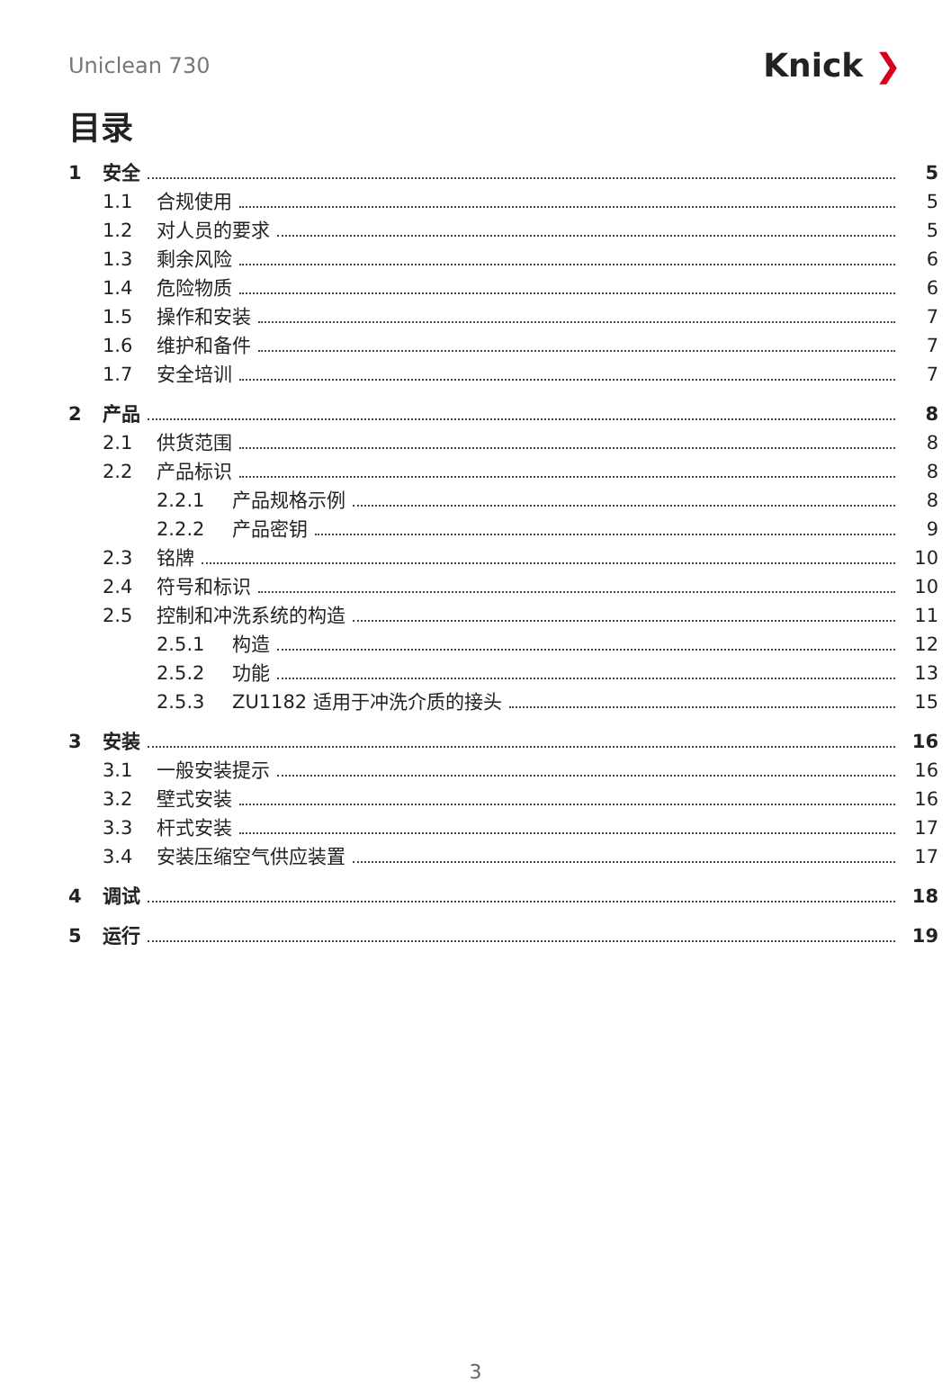Uniclean 730
Knick ❯
目录
1 安全 5
1.1 合规使用 5
1.2 对人员的要求 5
1.3 剩余风险 6
1.4 危险物质 6
1.5 操作和安装 7
1.6 维护和备件 7
1.7 安全培训 7
2 产品 8
2.1 供货范围 8
2.2 产品标识 8
2.2.1 产品规格示例 8
2.2.2 产品密钥 9
2.3 铭牌 10
2.4 符号和标识 10
2.5 控制和冲洗系统的构造 11
2.5.1 构造 12
2.5.2 功能 13
2.5.3 ZU1182 适用于冲洗介质的接头 15
3 安装 16
3.1 一般安装提示 16
3.2 壁式安装 16
3.3 杆式安装 17
3.4 安装压缩空气供应装置 17
4 调试 18
5 运行 19
3